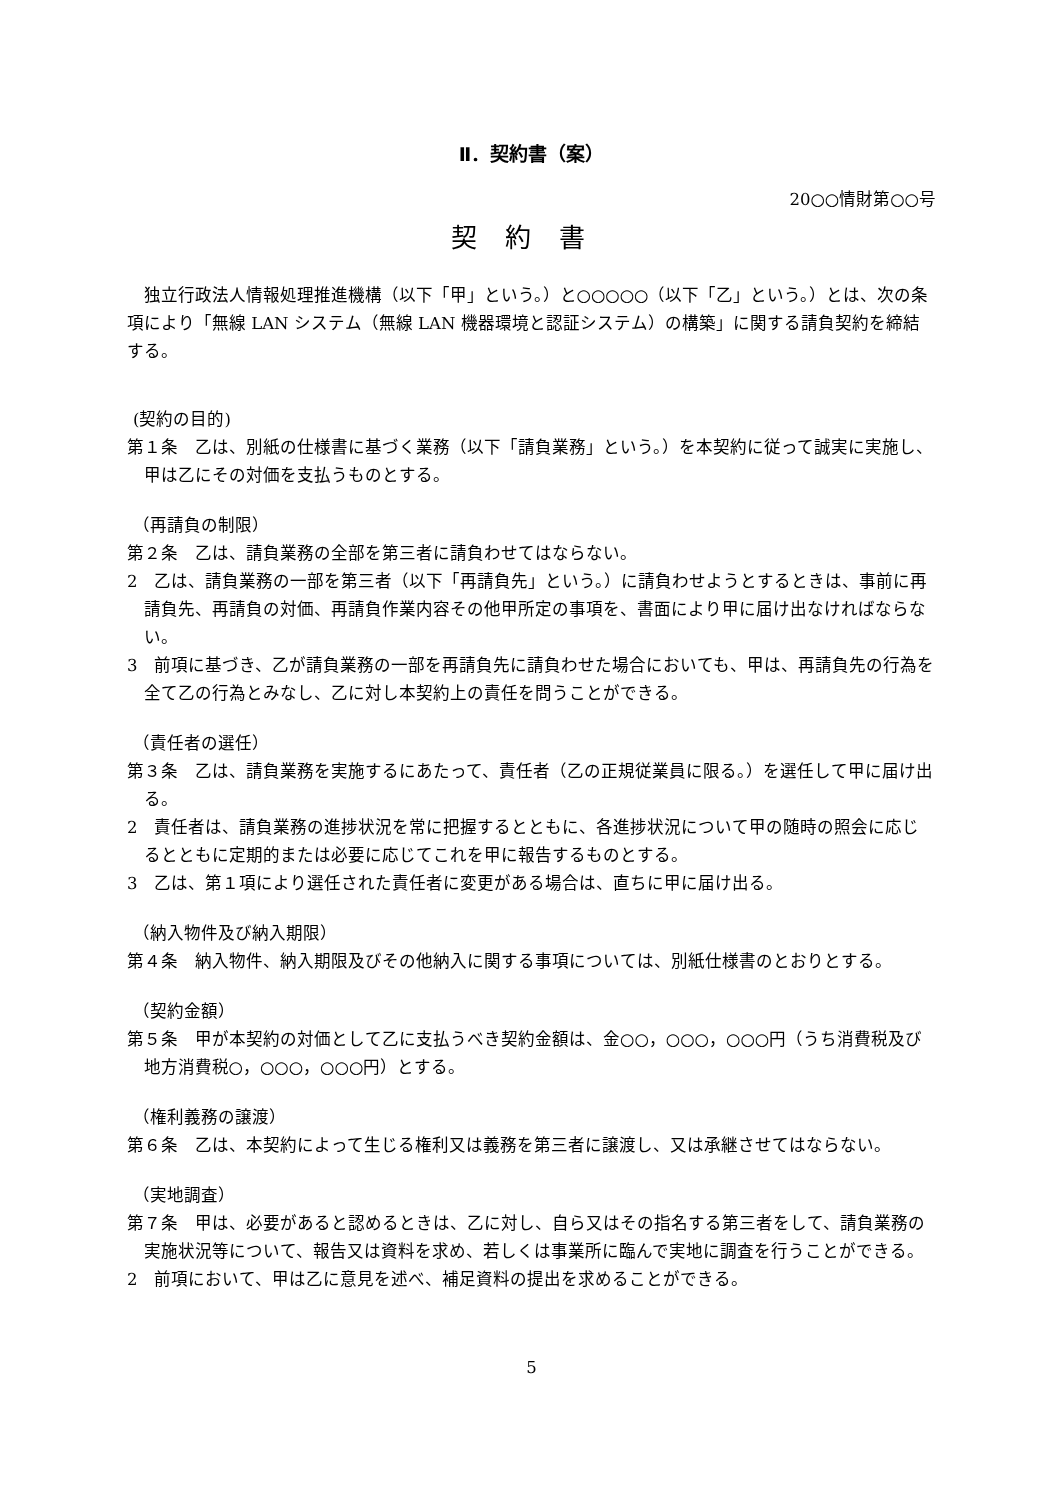Ⅱ．契約書（案）
20○○情財第○○号
契約書
独立行政法人情報処理推進機構（以下「甲」という。）と○○○○○（以下「乙」という。）とは、次の条項により「無線 LAN システム（無線 LAN 機器環境と認証システム）の構築」に関する請負契約を締結する。
(契約の目的)
第１条　乙は、別紙の仕様書に基づく業務（以下「請負業務」という。）を本契約に従って誠実に実施し、甲は乙にその対価を支払うものとする。
（再請負の制限）
第２条　乙は、請負業務の全部を第三者に請負わせてはならない。
2　乙は、請負業務の一部を第三者（以下「再請負先」という。）に請負わせようとするときは、事前に再請負先、再請負の対価、再請負作業内容その他甲所定の事項を、書面により甲に届け出なければならない。
3　前項に基づき、乙が請負業務の一部を再請負先に請負わせた場合においても、甲は、再請負先の行為を全て乙の行為とみなし、乙に対し本契約上の責任を問うことができる。
（責任者の選任）
第３条　乙は、請負業務を実施するにあたって、責任者（乙の正規従業員に限る。）を選任して甲に届け出る。
2　責任者は、請負業務の進捗状況を常に把握するとともに、各進捗状況について甲の随時の照会に応じるとともに定期的または必要に応じてこれを甲に報告するものとする。
3　乙は、第１項により選任された責任者に変更がある場合は、直ちに甲に届け出る。
（納入物件及び納入期限）
第４条　納入物件、納入期限及びその他納入に関する事項については、別紙仕様書のとおりとする。
（契約金額）
第５条　甲が本契約の対価として乙に支払うべき契約金額は、金○○，○○○，○○○円（うち消費税及び地方消費税○，○○○，○○○円）とする。
（権利義務の譲渡）
第６条　乙は、本契約によって生じる権利又は義務を第三者に譲渡し、又は承継させてはならない。
（実地調査）
第７条　甲は、必要があると認めるときは、乙に対し、自ら又はその指名する第三者をして、請負業務の実施状況等について、報告又は資料を求め、若しくは事業所に臨んで実地に調査を行うことができる。
2　前項において、甲は乙に意見を述べ、補足資料の提出を求めることができる。
5